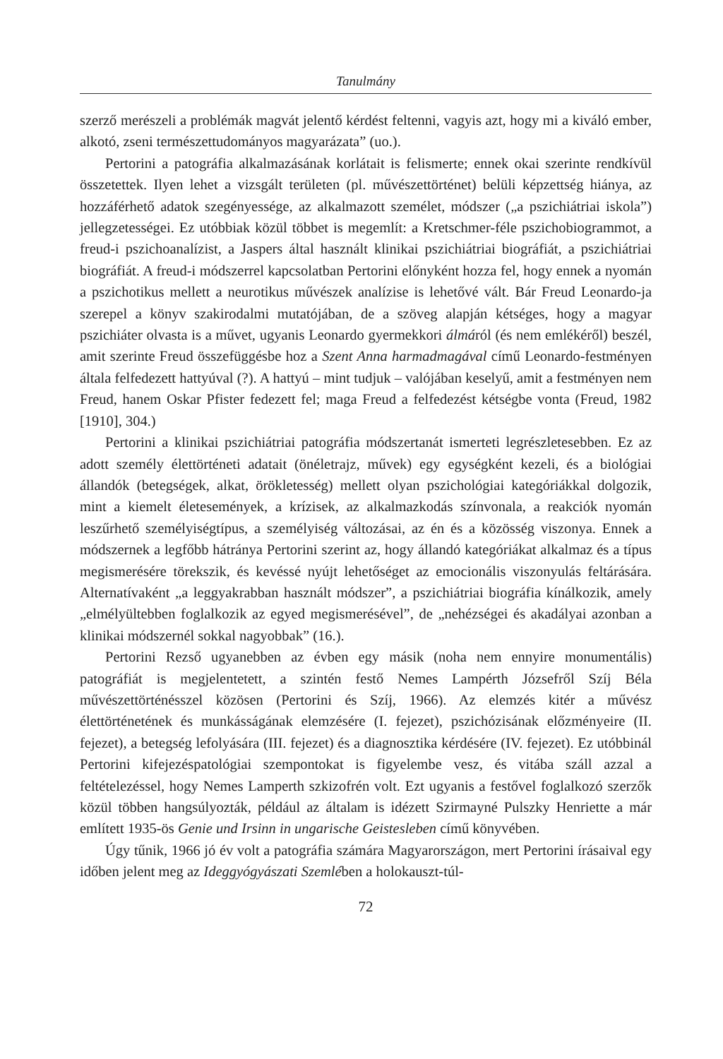Tanulmány
szerző merészeli a problémák magvát jelentő kérdést feltenni, vagyis azt, hogy mi a kiváló ember, alkotó, zseni természettudományos magyarázata” (uo.).
Pertorini a patográfia alkalmazásának korlátait is felismerte; ennek okai szerinte rendkívül összetettek. Ilyen lehet a vizsgált területen (pl. művészettörténet) belüli képzettség hiánya, az hozzáférhető adatok szegényessége, az alkalmazott személet, módszer („a pszichiátriai iskola”) jellegzetességei. Ez utóbbiak közül többet is megemlít: a Kretschmer-féle pszichobiogrammot, a freud-i pszichoanalízist, a Jaspers által használt klinikai pszichiátriai biográfiát, a pszichiátriai biográfiát. A freud-i módszerrel kapcsolatban Pertorini előnyként hozza fel, hogy ennek a nyomán a pszichotikus mellett a neurotikus művészek analízise is lehetővé vált. Bár Freud Leonardo-ja szerepel a könyv szakirodalmi mutatójában, de a szöveg alapján kétséges, hogy a magyar pszichiáter olvasta is a művet, ugyanis Leonardo gyermekkori álmáról (és nem emlékéről) beszél, amit szerinte Freud összefüggésbe hoz a Szent Anna harmadmagával című Leonardo-festményen általa felfedezett hattyúval (?). A hattyú – mint tudjuk – valójában keselyű, amit a festményen nem Freud, hanem Oskar Pfister fedezett fel; maga Freud a felfedezést kétségbe vonta (Freud, 1982 [1910], 304.)
Pertorini a klinikai pszichiátriai patográfia módszertanát ismerteti legrészletesebben. Ez az adott személy élettörténeti adatait (önéletrajz, művek) egy egységként kezeli, és a biológiai állandók (betegségek, alkat, örökletesség) mellett olyan pszichológiai kategóriákkal dolgozik, mint a kiemelt életesemények, a krízisek, az alkalmazkodás színvonala, a reakciók nyomán leszűrhető személyiségtípus, a személyiség változásai, az én és a közösség viszonya. Ennek a módszernek a legfőbb hátránya Pertorini szerint az, hogy állandó kategóriákat alkalmaz és a típus megismerésére törekszik, és kevéssé nyújt lehetőséget az emocionális viszonyulás feltárására. Alternatívaként „a leggyakrabban használt módszer”, a pszichiátriai biográfia kínálkozik, amely „elmélyültebben foglalkozik az egyed megismerésével”, de „nehézségei és akadályai azonban a klinikai módszernél sokkal nagyobbak” (16.).
Pertorini Rezső ugyanebben az évben egy másik (noha nem ennyire monumentális) patográfiát is megjelentetett, a szintén festő Nemes Lampérth Józsefről Szíj Béla művészettörténésszel közösen (Pertorini és Szíj, 1966). Az elemzés kitér a művész élettörténetének és munkásságának elemzésére (I. fejezet), pszichózisának előzményeire (II. fejezet), a betegség lefolyására (III. fejezet) és a diagnosztika kérdésére (IV. fejezet). Ez utóbbinál Pertorini kifejezéspatológiai szempontokat is figyelembe vesz, és vitába száll azzal a feltételezéssel, hogy Nemes Lamperth szkizofrén volt. Ezt ugyanis a festővel foglalkozó szerzők közül többen hangsúlyozták, például az általam is idézett Szirmayné Pulszky Henriette a már említett 1935-ös Genie und Irsinn in ungarische Geistesleben című könyvében.
Úgy tűnik, 1966 jó év volt a patográfia számára Magyarországon, mert Pertorini írásaival egy időben jelent meg az Ideggyógyászati Szemlében a holokauszt-túl-
72